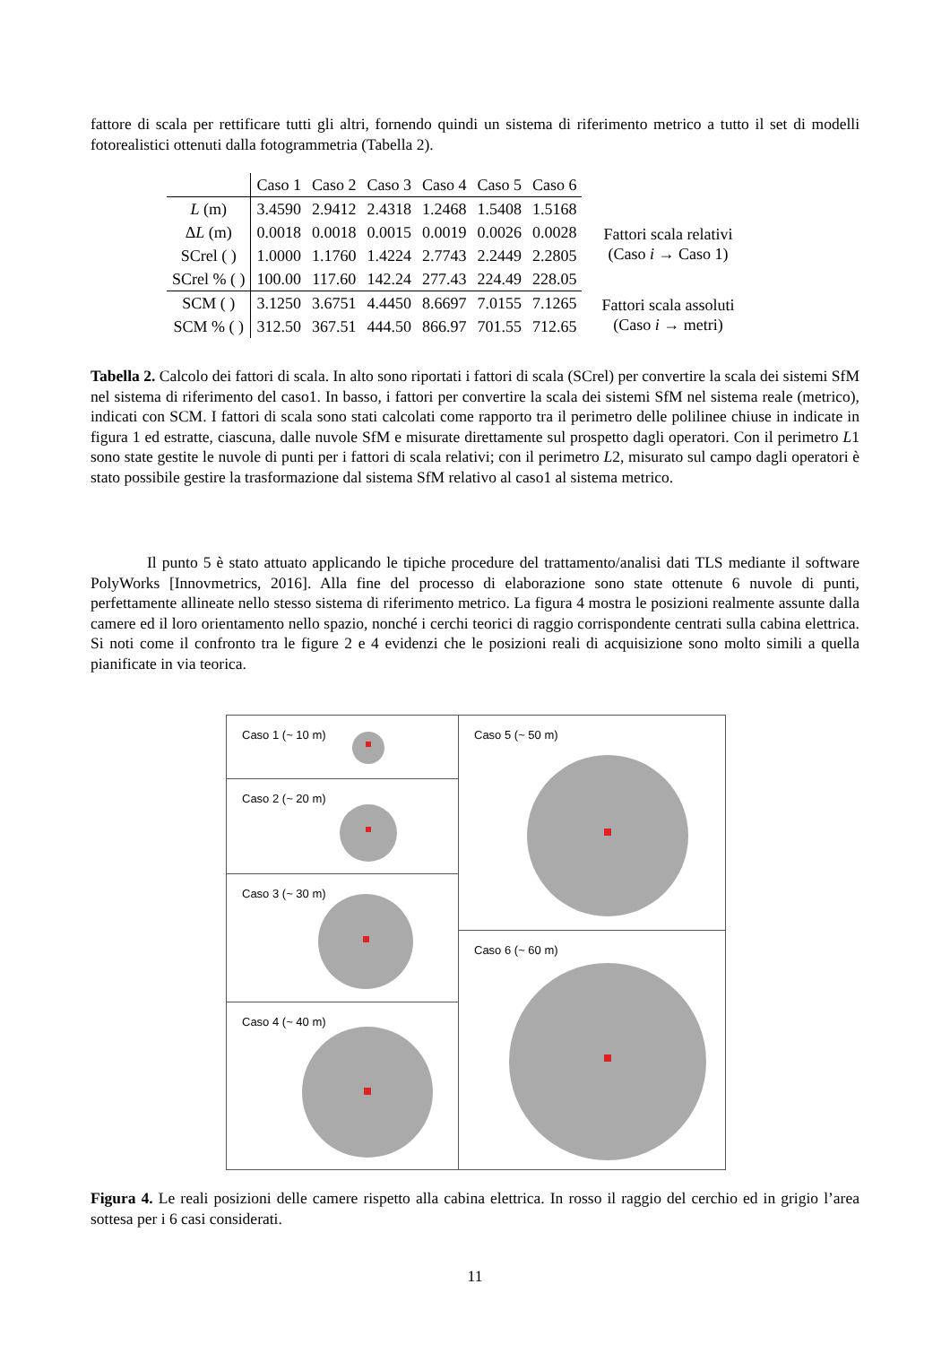fattore di scala per rettificare tutti gli altri, fornendo quindi un sistema di riferimento metrico a tutto il set di modelli fotorealistici ottenuti dalla fotogrammetria (Tabella 2).
| | Caso 1 | Caso 2 | Caso 3 | Caso 4 | Caso 5 | Caso 6 | |
| --- | --- | --- | --- | --- | --- | --- | --- |
| L (m) | 3.4590 | 2.9412 | 2.4318 | 1.2468 | 1.5408 | 1.5168 | Fattori scala relativi (Caso i → Caso 1) |
| Δ L (m) | 0.0018 | 0.0018 | 0.0015 | 0.0019 | 0.0026 | 0.0028 | |
| SCrel ( ) | 1.0000 | 1.1760 | 1.4224 | 2.7743 | 2.2449 | 2.2805 | |
| SCrel % ( ) | 100.00 | 117.60 | 142.24 | 277.43 | 224.49 | 228.05 | |
| SCM ( ) | 3.1250 | 3.6751 | 4.4450 | 8.6697 | 7.0155 | 7.1265 | Fattori scala assoluti (Caso i → metri) |
| SCM % ( ) | 312.50 | 367.51 | 444.50 | 866.97 | 701.55 | 712.65 | |
Tabella 2. Calcolo dei fattori di scala. In alto sono riportati i fattori di scala (SCrel) per convertire la scala dei sistemi SfM nel sistema di riferimento del caso1. In basso, i fattori per convertire la scala dei sistemi SfM nel sistema reale (metrico), indicati con SCM. I fattori di scala sono stati calcolati come rapporto tra il perimetro delle polilinee chiuse in indicate in figura 1 ed estratte, ciascuna, dalle nuvole SfM e misurate direttamente sul prospetto dagli operatori. Con il perimetro L1 sono state gestite le nuvole di punti per i fattori di scala relativi; con il perimetro L2, misurato sul campo dagli operatori è stato possibile gestire la trasformazione dal sistema SfM relativo al caso1 al sistema metrico.
Il punto 5 è stato attuato applicando le tipiche procedure del trattamento/analisi dati TLS mediante il software PolyWorks [Innovmetrics, 2016]. Alla fine del processo di elaborazione sono state ottenute 6 nuvole di punti, perfettamente allineate nello stesso sistema di riferimento metrico. La figura 4 mostra le posizioni realmente assunte dalla camere ed il loro orientamento nello spazio, nonché i cerchi teorici di raggio corrispondente centrati sulla cabina elettrica. Si noti come il confronto tra le figure 2 e 4 evidenzi che le posizioni reali di acquisizione sono molto simili a quella pianificate in via teorica.
Caso 1 (~ 10 m)
Caso 2 (~ 20 m)
Caso 3 (~ 30 m)
Caso 4 (~ 40 m)
Caso 5 (~ 50 m)
Caso 6 (~ 60 m)
Figura 4. Le reali posizioni delle camere rispetto alla cabina elettrica. In rosso il raggio del cerchio ed in grigio l’area sottesa per i 6 casi considerati.
11